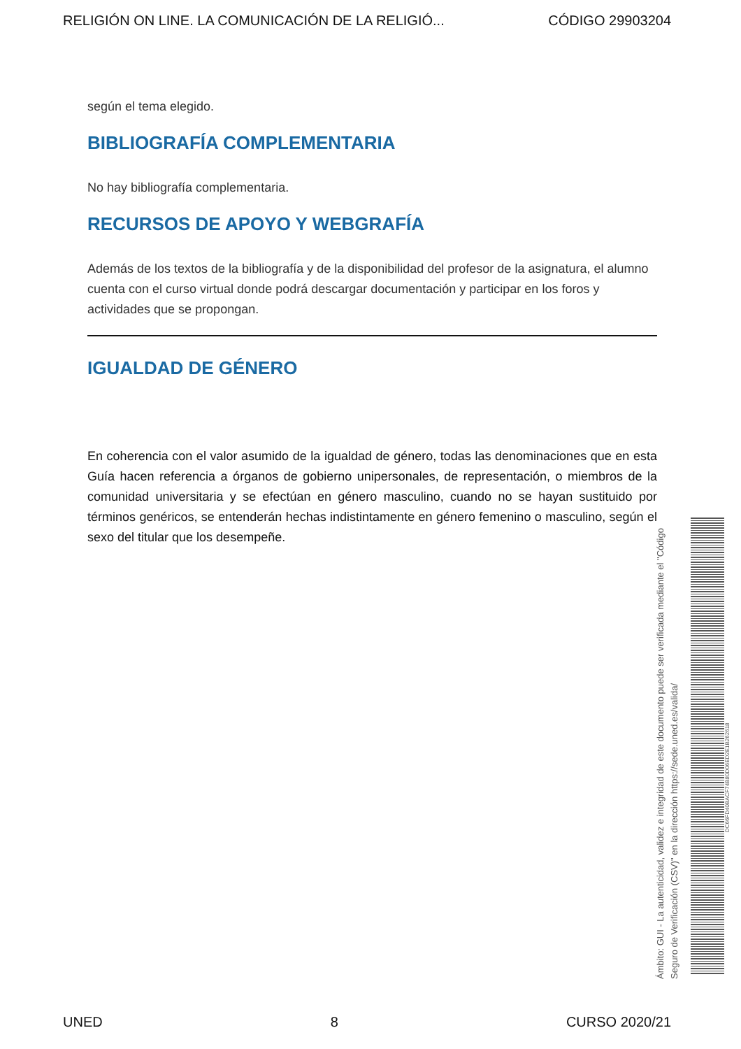RELIGIÓN ON LINE. LA COMUNICACIÓN DE LA RELIGIÓ... CÓDIGO 29903204
según el tema elegido.
BIBLIOGRAFÍA COMPLEMENTARIA
No hay bibliografía complementaria.
RECURSOS DE APOYO Y WEBGRAFÍA
Además de los textos de la bibliografía y de la disponibilidad del profesor de la asignatura, el alumno cuenta con el curso virtual donde podrá descargar documentación y participar en los foros y actividades que se propongan.
IGUALDAD DE GÉNERO
En coherencia con el valor asumido de la igualdad de género, todas las denominaciones que en esta Guía hacen referencia a órganos de gobierno unipersonales, de representación, o miembros de la comunidad universitaria y se efectúan en género masculino, cuando no se hayan sustituido por términos genéricos, se entenderán hechas indistintamente en género femenino o masculino, según el sexo del titular que los desempeñe.
Ámbito: GUI - La autenticidad, validez e integridad de este documento puede ser verificada mediante el "Código Seguro de Verificación (CSV)" en la dirección https://sede.uned.es/valida/
DC66FD40BACF74B80D06ED2E1B262618
UNED 8 CURSO 2020/21